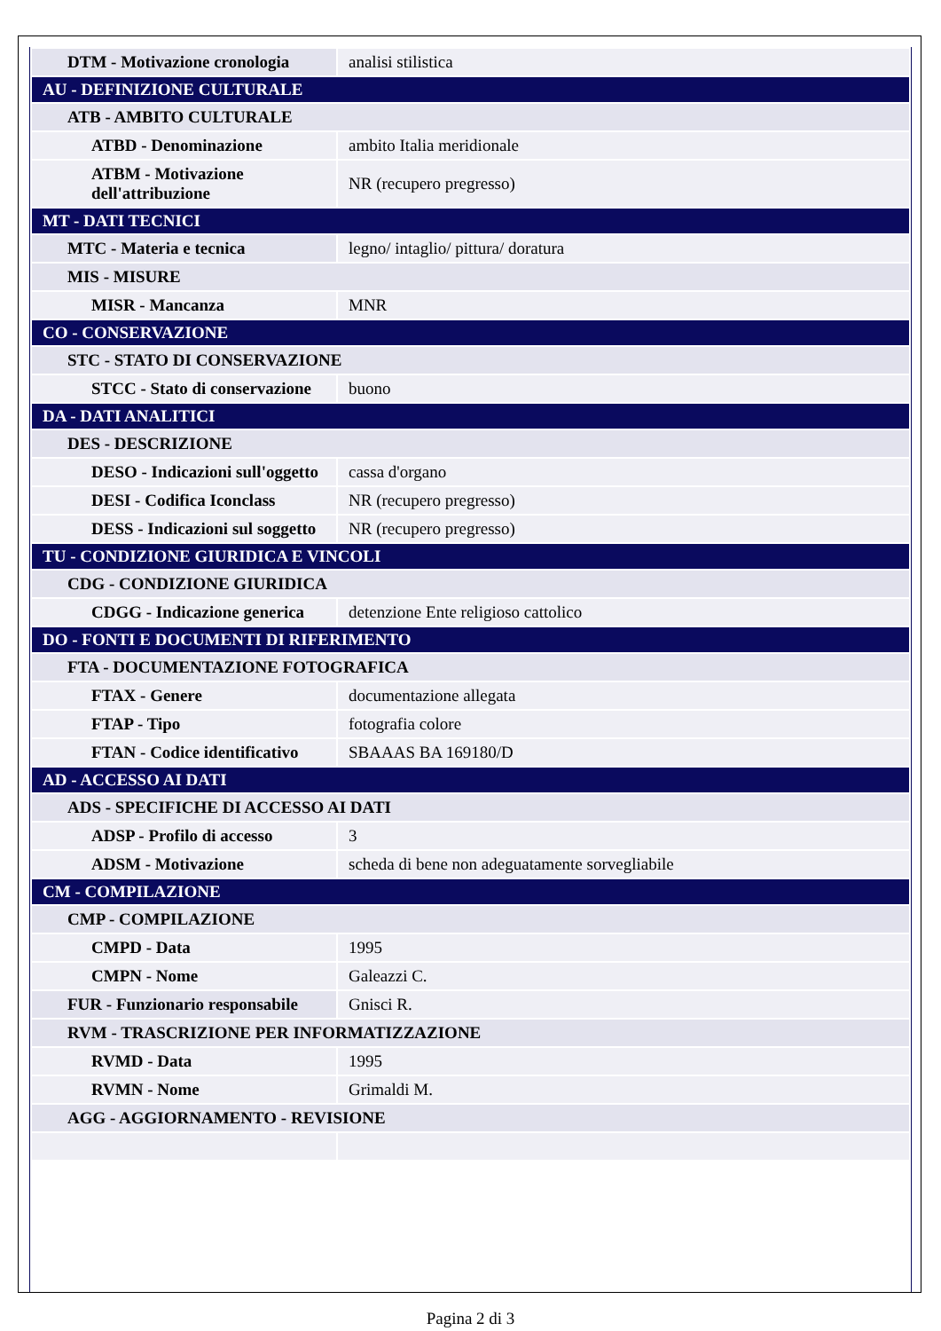| DTM - Motivazione cronologia | analisi stilistica |
| AU - DEFINIZIONE CULTURALE | |
| ATB - AMBITO CULTURALE | |
| ATBD - Denominazione | ambito Italia meridionale |
| ATBM - Motivazione dell'attribuzione | NR (recupero pregresso) |
| MT - DATI TECNICI | |
| MTC - Materia e tecnica | legno/ intaglio/ pittura/ doratura |
| MIS - MISURE | |
| MISR - Mancanza | MNR |
| CO - CONSERVAZIONE | |
| STC - STATO DI CONSERVAZIONE | |
| STCC - Stato di conservazione | buono |
| DA - DATI ANALITICI | |
| DES - DESCRIZIONE | |
| DESO - Indicazioni sull'oggetto | cassa d'organo |
| DESI - Codifica Iconclass | NR (recupero pregresso) |
| DESS - Indicazioni sul soggetto | NR (recupero pregresso) |
| TU - CONDIZIONE GIURIDICA E VINCOLI | |
| CDG - CONDIZIONE GIURIDICA | |
| CDGG - Indicazione generica | detenzione Ente religioso cattolico |
| DO - FONTI E DOCUMENTI DI RIFERIMENTO | |
| FTA - DOCUMENTAZIONE FOTOGRAFICA | |
| FTAX - Genere | documentazione allegata |
| FTAP - Tipo | fotografia colore |
| FTAN - Codice identificativo | SBAAAS BA 169180/D |
| AD - ACCESSO AI DATI | |
| ADS - SPECIFICHE DI ACCESSO AI DATI | |
| ADSP - Profilo di accesso | 3 |
| ADSM - Motivazione | scheda di bene non adeguatamente sorvegliabile |
| CM - COMPILAZIONE | |
| CMP - COMPILAZIONE | |
| CMPD - Data | 1995 |
| CMPN - Nome | Galeazzi C. |
| FUR - Funzionario responsabile | Gnisci R. |
| RVM - TRASCRIZIONE PER INFORMATIZZAZIONE | |
| RVMD - Data | 1995 |
| RVMN - Nome | Grimaldi M. |
| AGG - AGGIORNAMENTO - REVISIONE | |
Pagina 2 di 3